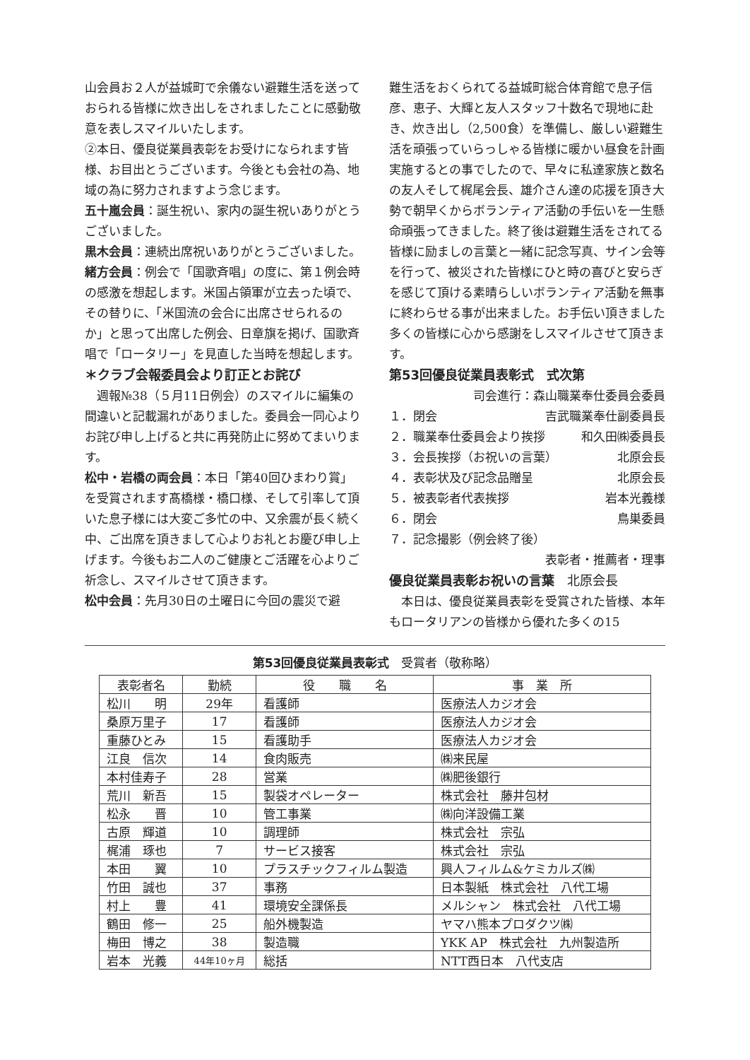山会員お２人が益城町で余儀ない避難生活を送っておられる皆様に炊き出しをされましたことに感動敬意を表しスマイルいたします。
②本日、優良従業員表彰をお受けになられます皆様、お目出とうございます。今後とも会社の為、地域の為に努力されますよう念じます。
五十嵐会員：誕生祝い、家内の誕生祝いありがとうございました。
黒木会員：連続出席祝いありがとうございました。
緒方会員：例会で「国歌斉唱」の度に、第１例会時の感激を想起します。米国占領軍が立去った頃で、その替りに、「米国流の会合に出席させられるのか」と思って出席した例会、日章旗を掲げ、国歌斉唱で「ロータリー」を見直した当時を想起します。
＊クラブ会報委員会より訂正とお詫び
　週報№38（５月11日例会）のスマイルに編集の間違いと記載漏れがありました。委員会一同心よりお詫び申し上げると共に再発防止に努めてまいります。
松中・岩橋の両会員：本日「第40回ひまわり賞」を受賞されます髙橋様・橋口様、そして引率して頂いた息子様には大変ご多忙の中、又余震が長く続く中、ご出席を頂きまして心よりお礼とお慶び申し上げます。今後もお二人のご健康とご活躍を心よりご祈念し、スマイルさせて頂きます。
松中会員：先月30日の土曜日に今回の震災で避
難生活をおくられてる益城町総合体育館で息子信彦、恵子、大輝と友人スタッフ十数名で現地に赴き、炊き出し（2,500食）を準備し、厳しい避難生活を頑張っていらっしゃる皆様に暖かい昼食を計画実施するとの事でしたので、早々に私達家族と数名の友人そして梶尾会長、雄介さん達の応援を頂き大勢で朝早くからボランティア活動の手伝いを一生懸命頑張ってきました。終了後は避難生活をされてる皆様に励ましの言葉と一緒に記念写真、サイン会等を行って、被災された皆様にひと時の喜びと安らぎを感じて頂ける素晴らしいボランティア活動を無事に終わらせる事が出来ました。お手伝い頂きました多くの皆様に心から感謝をしスマイルさせて頂きます。
第53回優良従業員表彰式　式次第
司会進行：森山職業奉仕委員会委員
１．閉会 吉武職業奉仕副委員長
２．職業奉仕委員会より挨拶 和久田㈱委員長
３．会長挨拶（お祝いの言葉） 北原会長
４．表彰状及び記念品贈呈 北原会長
５．被表彰者代表挨拶 岩本光義様
６．閉会 鳥巣委員
７．記念撮影（例会終了後）
表彰者・推薦者・理事
優良従業員表彰お祝いの言葉　北原会長
　本日は、優良従業員表彰を受賞された皆様、本年もロータリアンの皆様から優れた多くの15
第53回優良従業員表彰式　受賞者（敬称略）
| 表彰者名 | 勤続 | 役 職 名 | 事 業 所 |
| --- | --- | --- | --- |
| 松川 明 | 29年 | 看護師 | 医療法人カジオ会 |
| 桑原万里子 | 17 | 看護師 | 医療法人カジオ会 |
| 重藤ひとみ | 15 | 看護助手 | 医療法人カジオ会 |
| 江良 信次 | 14 | 食肉販売 | ㈱来民屋 |
| 本村佳寿子 | 28 | 営業 | ㈱肥後銀行 |
| 荒川 新吾 | 15 | 製袋オペレーター | 株式会社 藤井包材 |
| 松永 晋 | 10 | 管工事業 | ㈱向洋設備工業 |
| 古原 輝道 | 10 | 調理師 | 株式会社 宗弘 |
| 梶浦 琢也 | 7 | サービス接客 | 株式会社 宗弘 |
| 本田 翼 | 10 | プラスチックフィルム製造 | 興人フィルム&ケミカルズ㈱ |
| 竹田 誠也 | 37 | 事務 | 日本製紙 株式会社 八代工場 |
| 村上 豊 | 41 | 環境安全課係長 | メルシャン 株式会社 八代工場 |
| 鶴田 修一 | 25 | 船外機製造 | ヤマハ熊本プロダクツ㈱ |
| 梅田 博之 | 38 | 製造職 | YKK AP 株式会社 九州製造所 |
| 岩本 光義 | 44年10ヶ月 | 総括 | NTT西日本 八代支店 |